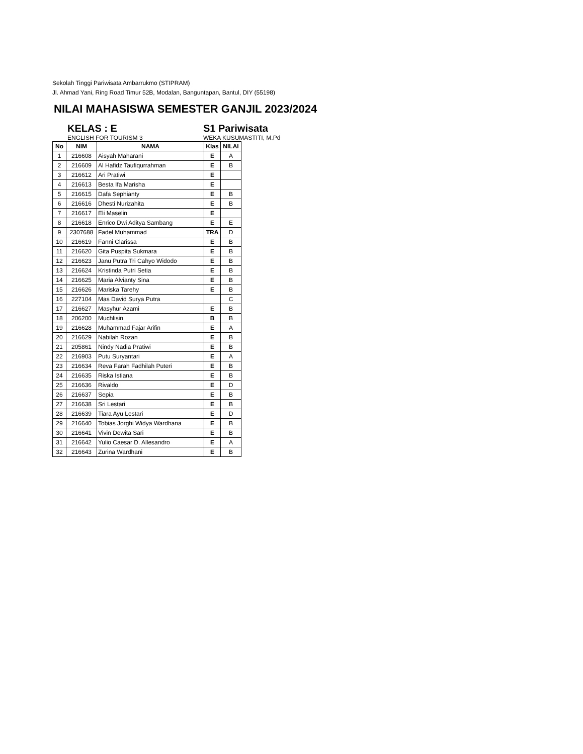Sekolah Tinggi Pariwisata Ambarrukmo (STIPRAM)
Jl. Ahmad Yani, Ring Road Timur 52B, Modalan, Banguntapan, Bantul, DIY (55198)
NILAI MAHASISWA SEMESTER GANJIL 2023/2024
KELAS : E S1 Pariwisata
ENGLISH FOR TOURISM 3 WEKA KUSUMASTITI, M.Pd
| No | NIM | NAMA | Klas | NILAI |
| --- | --- | --- | --- | --- |
| 1 | 216608 | Aisyah Maharani | E | A |
| 2 | 216609 | Al Hafidz Taufiqurrahman | E | B |
| 3 | 216612 | Ari Pratiwi | E | |
| 4 | 216613 | Besta Ifa Marisha | E | |
| 5 | 216615 | Dafa Sephianty | E | B |
| 6 | 216616 | Dhesti Nurizahita | E | B |
| 7 | 216617 | Eli Maselin | E | |
| 8 | 216618 | Enrico Dwi Aditya Sambang | E | E |
| 9 | 2307688 | Fadel Muhammad | TRA | D |
| 10 | 216619 | Fanni Clarissa | E | B |
| 11 | 216620 | Gita Puspita Sukmara | E | B |
| 12 | 216623 | Janu Putra Tri Cahyo Widodo | E | B |
| 13 | 216624 | Kristinda Putri Setia | E | B |
| 14 | 216625 | Maria Alvianty Sina | E | B |
| 15 | 216626 | Mariska Tarehy | E | B |
| 16 | 227104 | Mas David Surya Putra | | C |
| 17 | 216627 | Masyhur Azami | E | B |
| 18 | 206200 | Muchlisin | B | B |
| 19 | 216628 | Muhammad Fajar Arifin | E | A |
| 20 | 216629 | Nabilah Rozan | E | B |
| 21 | 205861 | Nindy Nadia Pratiwi | E | B |
| 22 | 216903 | Putu Suryantari | E | A |
| 23 | 216634 | Reva Farah Fadhilah Puteri | E | B |
| 24 | 216635 | Riska Istiana | E | B |
| 25 | 216636 | Rivaldo | E | D |
| 26 | 216637 | Sepia | E | B |
| 27 | 216638 | Sri Lestari | E | B |
| 28 | 216639 | Tiara Ayu Lestari | E | D |
| 29 | 216640 | Tobias Jorghi Widya Wardhana | E | B |
| 30 | 216641 | Vivin Dewita Sari | E | B |
| 31 | 216642 | Yulio Caesar D. Allesandro | E | A |
| 32 | 216643 | Zurina Wardhani | E | B |